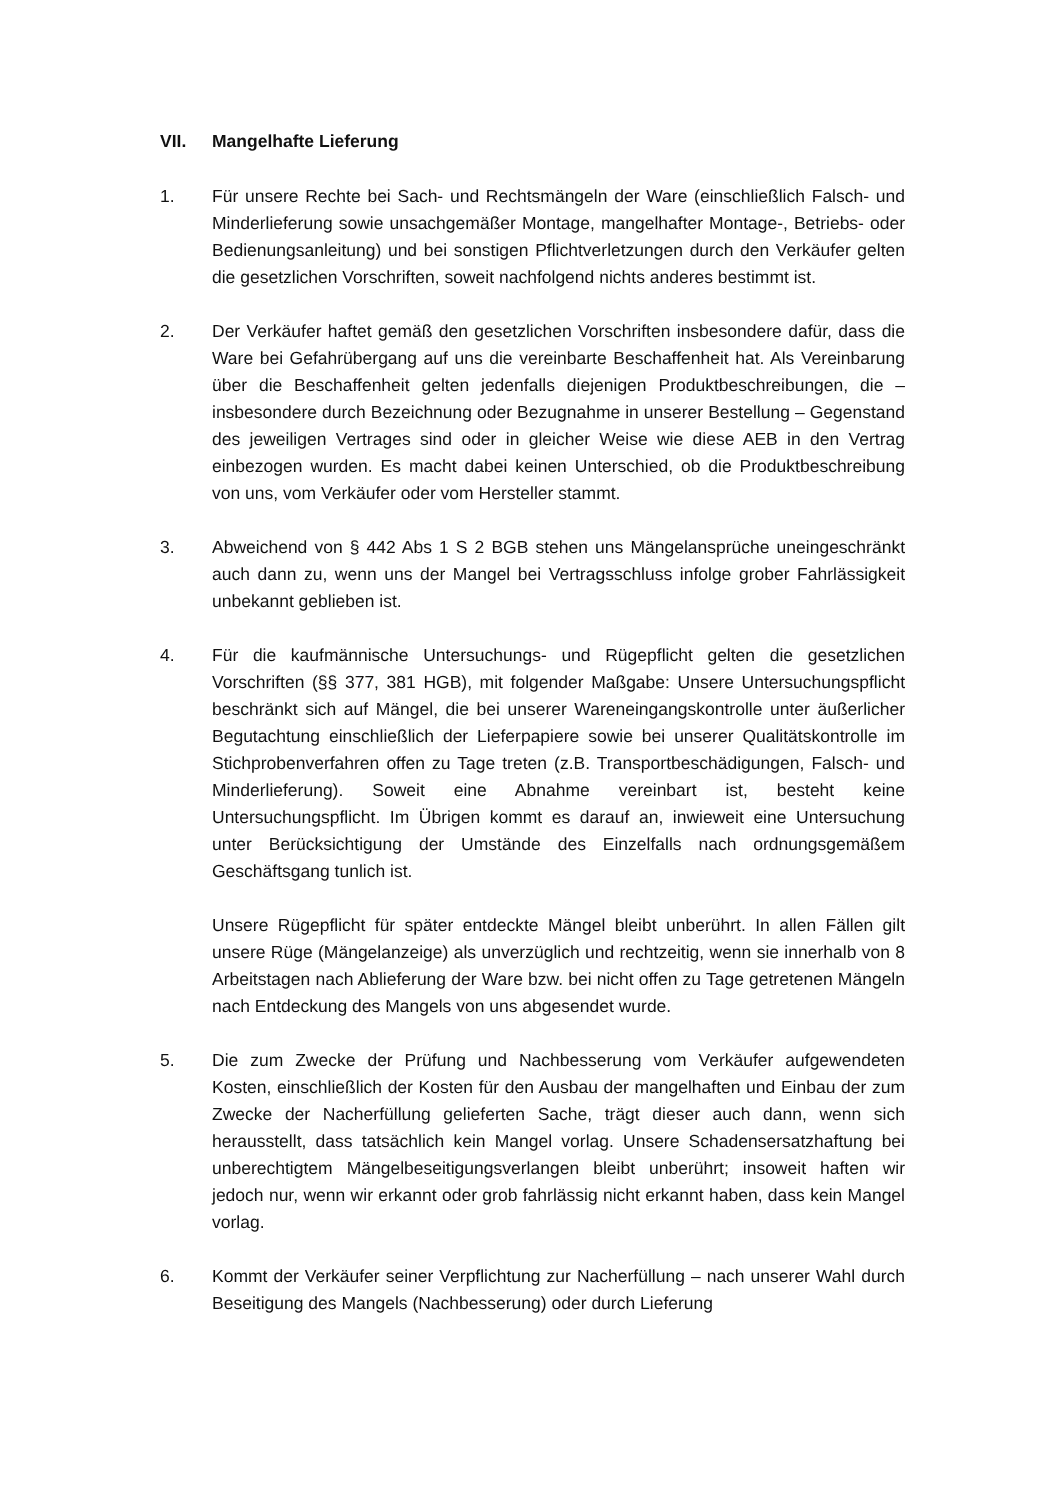VII. Mangelhafte Lieferung
1. Für unsere Rechte bei Sach- und Rechtsmängeln der Ware (einschließlich Falsch- und Minderlieferung sowie unsachgemäßer Montage, mangelhafter Montage-, Betriebs- oder Bedienungsanleitung) und bei sonstigen Pflichtverletzungen durch den Verkäufer gelten die gesetzlichen Vorschriften, soweit nachfolgend nichts anderes bestimmt ist.
2. Der Verkäufer haftet gemäß den gesetzlichen Vorschriften insbesondere dafür, dass die Ware bei Gefahrübergang auf uns die vereinbarte Beschaffenheit hat. Als Vereinbarung über die Beschaffenheit gelten jedenfalls diejenigen Produktbeschreibungen, die – insbesondere durch Bezeichnung oder Bezugnahme in unserer Bestellung – Gegenstand des jeweiligen Vertrages sind oder in gleicher Weise wie diese AEB in den Vertrag einbezogen wurden. Es macht dabei keinen Unterschied, ob die Produktbeschreibung von uns, vom Verkäufer oder vom Hersteller stammt.
3. Abweichend von § 442 Abs 1 S 2 BGB stehen uns Mängelansprüche uneingeschränkt auch dann zu, wenn uns der Mangel bei Vertragsschluss infolge grober Fahrlässigkeit unbekannt geblieben ist.
4. Für die kaufmännische Untersuchungs- und Rügepflicht gelten die gesetzlichen Vorschriften (§§ 377, 381 HGB), mit folgender Maßgabe: Unsere Untersuchungspflicht beschränkt sich auf Mängel, die bei unserer Wareneingangskontrolle unter äußerlicher Begutachtung einschließlich der Lieferpapiere sowie bei unserer Qualitätskontrolle im Stichprobenverfahren offen zu Tage treten (z.B. Transportbeschädigungen, Falsch- und Minderlieferung). Soweit eine Abnahme vereinbart ist, besteht keine Untersuchungspflicht. Im Übrigen kommt es darauf an, inwieweit eine Untersuchung unter Berücksichtigung der Umstände des Einzelfalls nach ordnungsgemäßem Geschäftsgang tunlich ist.
Unsere Rügepflicht für später entdeckte Mängel bleibt unberührt. In allen Fällen gilt unsere Rüge (Mängelanzeige) als unverzüglich und rechtzeitig, wenn sie innerhalb von 8 Arbeitstagen nach Ablieferung der Ware bzw. bei nicht offen zu Tage getretenen Mängeln nach Entdeckung des Mangels von uns abgesendet wurde.
5. Die zum Zwecke der Prüfung und Nachbesserung vom Verkäufer aufgewendeten Kosten, einschließlich der Kosten für den Ausbau der mangelhaften und Einbau der zum Zwecke der Nacherfüllung gelieferten Sache, trägt dieser auch dann, wenn sich herausstellt, dass tatsächlich kein Mangel vorlag. Unsere Schadensersatzhaftung bei unberechtigtem Mängelbeseitigungsverlangen bleibt unberührt; insoweit haften wir jedoch nur, wenn wir erkannt oder grob fahrlässig nicht erkannt haben, dass kein Mangel vorlag.
6. Kommt der Verkäufer seiner Verpflichtung zur Nacherfüllung – nach unserer Wahl durch Beseitigung des Mangels (Nachbesserung) oder durch Lieferung